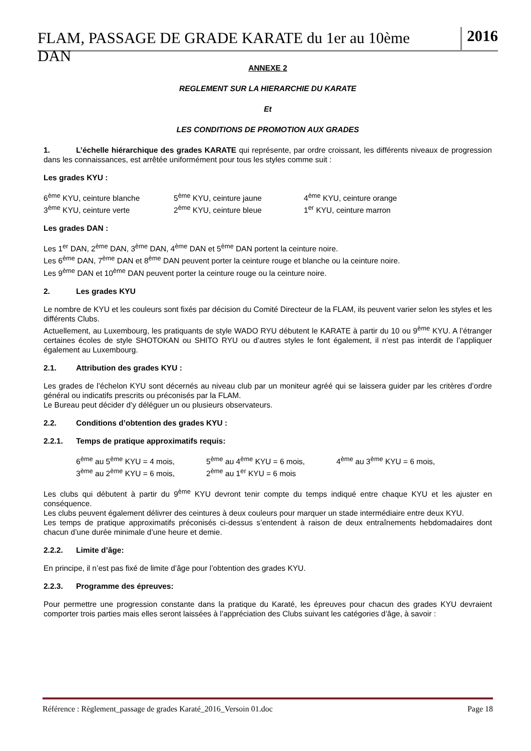FLAM, PASSAGE DE GRADE KARATE du 1er au 10ème DAN 2016
ANNEXE 2
REGLEMENT SUR LA HIERARCHIE DU KARATE
Et
LES CONDITIONS DE PROMOTION AUX GRADES
1. L’échelle hiérarchique des grades KARATE qui représente, par ordre croissant, les différents niveaux de progression dans les connaissances, est arrêtée uniformément pour tous les styles comme suit :
Les grades KYU :
6<sup>ème</sup> KYU, ceinture blanche 5<sup>ème</sup> KYU, ceinture jaune 4<sup>ème</sup> KYU, ceinture orange
3<sup>ème</sup> KYU, ceinture verte 2<sup>ème</sup> KYU, ceinture bleue 1<sup>er</sup> KYU, ceinture marron
Les grades DAN :
Les 1<sup>er</sup> DAN, 2<sup>ème</sup> DAN, 3<sup>ème</sup> DAN, 4<sup>ème</sup> DAN et 5<sup>ème</sup> DAN portent la ceinture noire.
Les 6<sup>ème</sup> DAN, 7<sup>ème</sup> DAN et 8<sup>ème</sup> DAN peuvent porter la ceinture rouge et blanche ou la ceinture noire.
Les 9<sup>ème</sup> DAN et 10<sup>ème</sup> DAN peuvent porter la ceinture rouge ou la ceinture noire.
2. Les grades KYU
Le nombre de KYU et les couleurs sont fixés par décision du Comité Directeur de la FLAM, ils peuvent varier selon les styles et les différents Clubs.
Actuellement, au Luxembourg, les pratiquants de style WADO RYU débutent le KARATE à partir du 10 ou 9<sup>ème</sup> KYU. A l’étranger certaines écoles de style SHOTOKAN ou SHITO RYU ou d’autres styles le font également, il n’est pas interdit de l’appliquer également au Luxembourg.
2.1. Attribution des grades KYU :
Les grades de l’échelon KYU sont décernés au niveau club par un moniteur agréé qui se laissera guider par les critères d’ordre général ou indicatifs prescrits ou préconisés par la FLAM.
Le Bureau peut décider d’y déléguer un ou plusieurs observateurs.
2.2. Conditions d’obtention des grades KYU :
2.2.1. Temps de pratique approximatifs requis:
6<sup>ème</sup> au 5<sup>ème</sup> KYU = 4 mois, 5<sup>ème</sup> au 4<sup>ème</sup> KYU = 6 mois, 4<sup>ème</sup> au 3<sup>ème</sup> KYU = 6 mois,
3<sup>ème</sup> au 2<sup>ème</sup> KYU = 6 mois, 2<sup>ème</sup> au 1<sup>er</sup> KYU = 6 mois
Les clubs qui débutent à partir du 9<sup>ème</sup> KYU devront tenir compte du temps indiqué entre chaque KYU et les ajuster en conséquence.
Les clubs peuvent également délivrer des ceintures à deux couleurs pour marquer un stade intermédiaire entre deux KYU.
Les temps de pratique approximatifs préconisés ci-dessus s’entendent à raison de deux entraînements hebdomadaires dont chacun d’une durée minimale d’une heure et demie.
2.2.2. Limite d’âge:
En principe, il n’est pas fixé de limite d’âge pour l’obtention des grades KYU.
2.2.3. Programme des épreuves:
Pour permettre une progression constante dans la pratique du Karaté, les épreuves pour chacun des grades KYU devraient comporter trois parties mais elles seront laissées à l’appréciation des Clubs suivant les catégories d’âge, à savoir :
Référence : Règlement_passage de grades Karaté_2016_Versoin 01.doc Page 18